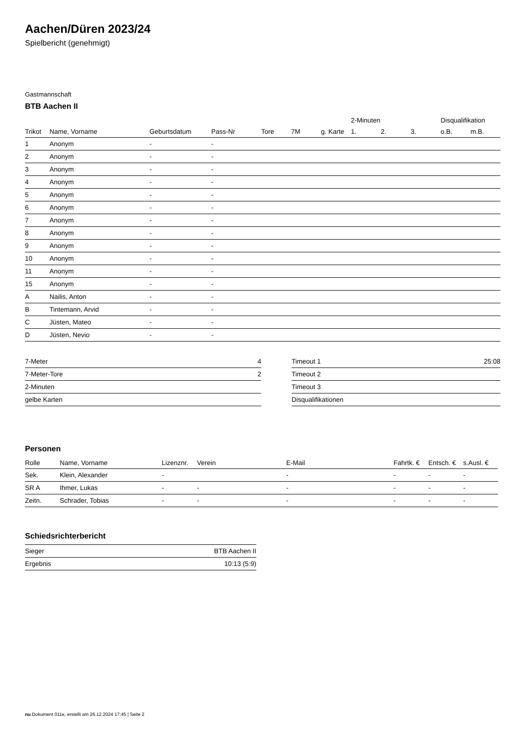Aachen/Düren 2023/24
Spielbericht (genehmigt)
Gastmannschaft
BTB Aachen II
| | | | | | | | 2-Minuten | | | Disqualifikation | |
| --- | --- | --- | --- | --- | --- | --- | --- | --- | --- | --- | --- |
| Trikot | Name, Vorname | Geburtsdatum | Pass-Nr | Tore | 7M | g. Karte | 1. | 2. | 3. | o.B. | m.B. |
| 1 | Anonym | - | - | | | | | | | | |
| 2 | Anonym | - | - | | | | | | | | |
| 3 | Anonym | - | - | | | | | | | | |
| 4 | Anonym | - | - | | | | | | | | |
| 5 | Anonym | - | - | | | | | | | | |
| 6 | Anonym | - | - | | | | | | | | |
| 7 | Anonym | - | - | | | | | | | | |
| 8 | Anonym | - | - | | | | | | | | |
| 9 | Anonym | - | - | | | | | | | | |
| 10 | Anonym | - | - | | | | | | | | |
| 11 | Anonym | - | - | | | | | | | | |
| 15 | Anonym | - | - | | | | | | | | |
| A | Nailis, Anton | - | - | | | | | | | | |
| B | Tintemann, Arvid | - | - | | | | | | | | |
| C | Jüsten, Mateo | - | - | | | | | | | | |
| D | Jüsten, Nevio | - | - | | | | | | | | |
| 7-Meter | 4 |
| 7-Meter-Tore | 2 |
| 2-Minuten | |
| gelbe Karten | |
| Timeout 1 | 25:08 |
| Timeout 2 | |
| Timeout 3 | |
| Disqualifikationen | |
Personen
| Rolle | Name, Vorname | Lizenznr. | Verein | E-Mail | Fahrtk. € | Entsch. € | s.Ausl. € |
| --- | --- | --- | --- | --- | --- | --- | --- |
| Sek. | Klein, Alexander | - | | - | - | - | - |
| SR A | Ihmer, Lukas | - | - | - | - | - | - |
| Zeitn. | Schrader, Tobias | - | - | - | - | - | - |
Schiedsrichterbericht
| Sieger | BTB Aachen II |
| Ergebnis | 10:13 (5:9) |
nu.Dokument 011e, erstellt am 26.12.2024 17:45 | Seite 2